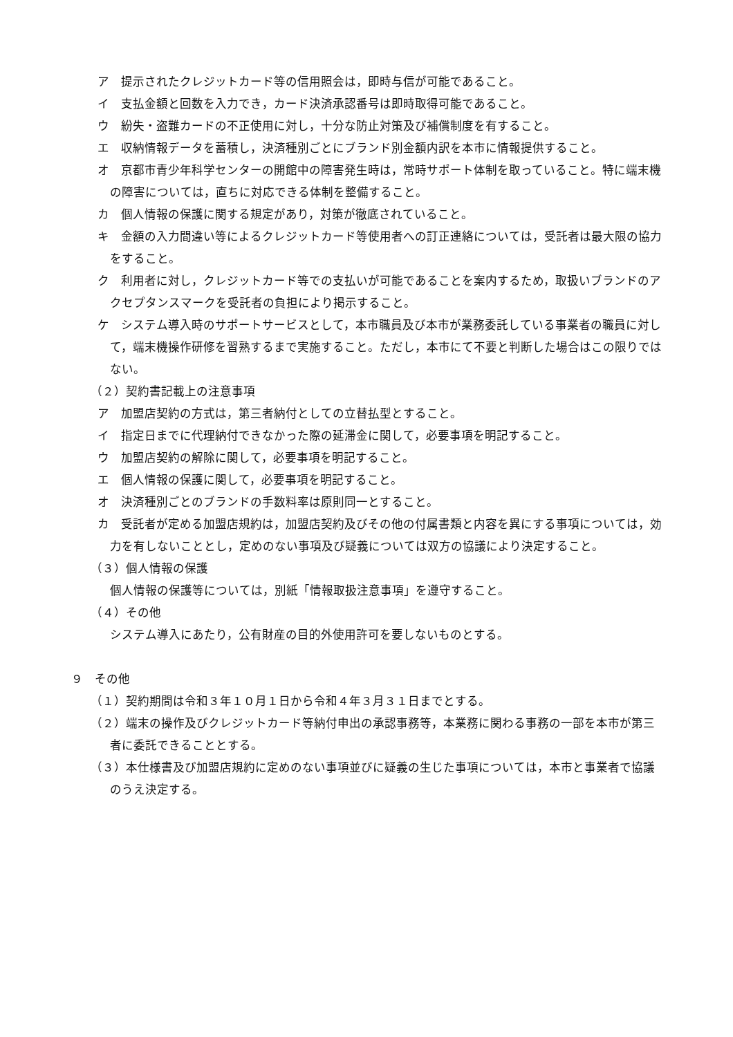ア　提示されたクレジットカード等の信用照会は，即時与信が可能であること。
イ　支払金額と回数を入力でき，カード決済承認番号は即時取得可能であること。
ウ　紛失・盗難カードの不正使用に対し，十分な防止対策及び補償制度を有すること。
エ　収納情報データを蓄積し，決済種別ごとにブランド別金額内訳を本市に情報提供すること。
オ　京都市青少年科学センターの開館中の障害発生時は，常時サポート体制を取っていること。特に端末機の障害については，直ちに対応できる体制を整備すること。
カ　個人情報の保護に関する規定があり，対策が徹底されていること。
キ　金額の入力間違い等によるクレジットカード等使用者への訂正連絡については，受託者は最大限の協力をすること。
ク　利用者に対し，クレジットカード等での支払いが可能であることを案内するため，取扱いブランドのアクセプタンスマークを受託者の負担により掲示すること。
ケ　システム導入時のサポートサービスとして，本市職員及び本市が業務委託している事業者の職員に対して，端末機操作研修を習熟するまで実施すること。ただし，本市にて不要と判断した場合はこの限りではない。
（２）契約書記載上の注意事項
ア　加盟店契約の方式は，第三者納付としての立替払型とすること。
イ　指定日までに代理納付できなかった際の延滞金に関して，必要事項を明記すること。
ウ　加盟店契約の解除に関して，必要事項を明記すること。
エ　個人情報の保護に関して，必要事項を明記すること。
オ　決済種別ごとのブランドの手数料率は原則同一とすること。
カ　受託者が定める加盟店規約は，加盟店契約及びその他の付属書類と内容を異にする事項については，効力を有しないこととし，定めのない事項及び疑義については双方の協議により決定すること。
（３）個人情報の保護
個人情報の保護等については，別紙「情報取扱注意事項」を遵守すること。
（４）その他
システム導入にあたり，公有財産の目的外使用許可を要しないものとする。
９　その他
（１）契約期間は令和３年１０月１日から令和４年３月３１日までとする。
（２）端末の操作及びクレジットカード等納付申出の承認事務等，本業務に関わる事務の一部を本市が第三者に委託できることとする。
（３）本仕様書及び加盟店規約に定めのない事項並びに疑義の生じた事項については，本市と事業者で協議のうえ決定する。